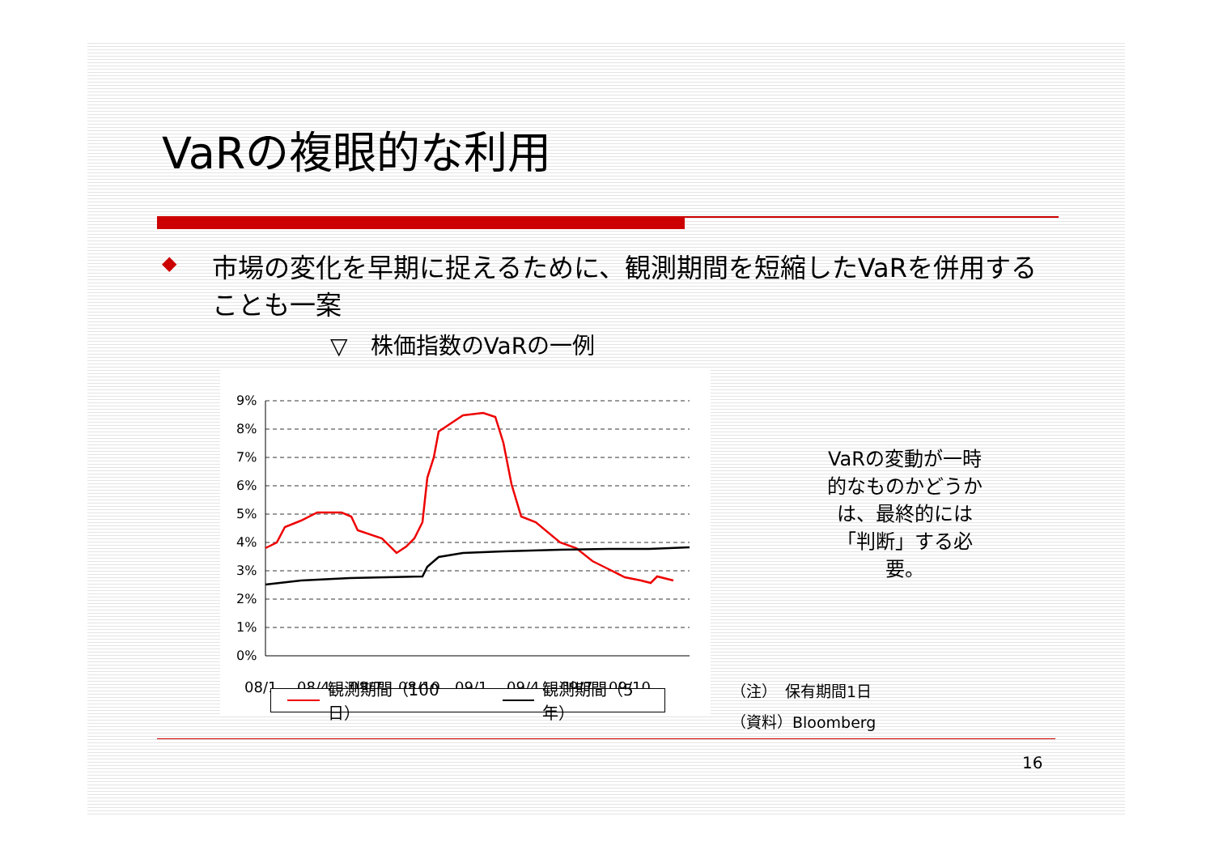VaRの複眼的な利用
◆ 市場の変化を早期に捉えるために、観測期間を短縮したVaRを併用することも一案
▽　株価指数のVaRの一例
9%
8%
7%
6%
5%
4%
3%
2%
1%
0%
08/1
08/4
08/7
08/10
09/1
09/4
09/7
09/10
VaRの変動が一時的なものかどうかは、最終的には「判断」する必要。
（注）　保有期間1日
（資料）Bloomberg
16
観測期間（100日） 観測期間（5年）